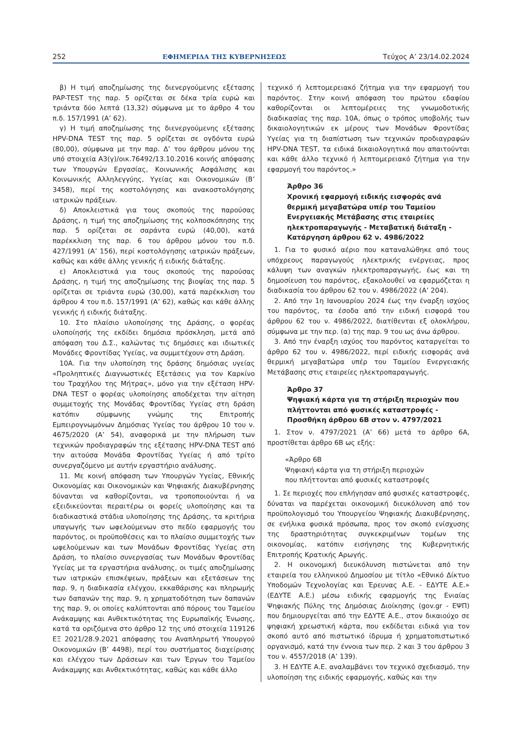252 ΕΦΗΜΕΡΙΔΑ ΤΗΣ ΚΥΒΕΡΝΗΣΕΩΣ Τεύχος A’ 23/14.02.2024
β) Η τιμή αποζημίωσης της διενεργούμενης εξέτασης PAP-TEST της παρ. 5 ορίζεται σε δέκα τρία ευρώ και τριάντα δύο λεπτά (13,32) σύμφωνα με το άρθρο 4 του π.δ. 157/1991 (Α’ 62).
γ) Η τιμή αποζημίωσης της διενεργούμενης εξέτασης HPV-DNA TEST της παρ. 5 ορίζεται σε ογδόντα ευρώ (80,00), σύμφωνα με την παρ. Δ’ του άρθρου μόνου της υπό στοιχεία Α3(γ)/οικ.76492/13.10.2016 κοινής απόφασης των Υπουργών Εργασίας, Κοινωνικής Ασφάλισης και Κοινωνικής Αλληλεγγύης, Υγείας και Οικονομικών (Β’ 3458), περί της κοστολόγησης και ανακοστολόγησης ιατρικών πράξεων.
δ) Αποκλειστικά για τους σκοπούς της παρούσας Δράσης, η τιμή της αποζημίωσης της κολποσκόπησης της παρ. 5 ορίζεται σε σαράντα ευρώ (40,00), κατά παρέκκλιση της παρ. 6 του άρθρου μόνου του π.δ. 427/1991 (Α’ 156), περί κοστολόγησης ιατρικών πράξεων, καθώς και κάθε άλλης γενικής ή ειδικής διάταξης.
ε) Αποκλειστικά για τους σκοπούς της παρούσας Δράσης, η τιμή της αποζημίωσης της βιοψίας της παρ. 5 ορίζεται σε τριάντα ευρώ (30,00), κατά παρέκκλιση του άρθρου 4 του π.δ. 157/1991 (Α’ 62), καθώς και κάθε άλλης γενικής ή ειδικής διάταξης.
10. Στο πλαίσιο υλοποίησης της Δράσης, ο φορέας υλοποίησής της εκδίδει δημόσια πρόσκληση, μετά από απόφαση του Δ.Σ., καλώντας τις δημόσιες και ιδιωτικές Μονάδες Φροντίδας Υγείας, να συμμετέχουν στη Δράση.
10Α. Για την υλοποίηση της δράσης δημόσιας υγείας «Προληπτικές Διαγνωστικές Εξετάσεις για τον Καρκίνο του Τραχήλου της Μήτρας», μόνο για την εξέταση HPV-DNA TEST ο φορέας υλοποίησης αποδέχεται την αίτηση συμμετοχής της Μονάδας Φροντίδας Υγείας στη δράση κατόπιν σύμφωνης γνώμης της Επιτροπής Εμπειρογνωμόνων Δημόσιας Υγείας του άρθρου 10 του ν. 4675/2020 (Α’ 54), αναφορικά με την πλήρωση των τεχνικών προδιαγραφών της εξέτασης HPV-DNA TEST από την αιτούσα Μονάδα Φροντίδας Υγείας ή από τρίτο συνεργαζόμενο με αυτήν εργαστήριο ανάλυσης.
11. Με κοινή απόφαση των Υπουργών Υγείας, Εθνικής Οικονομίας και Οικονομικών και Ψηφιακής Διακυβέρνησης δύνανται να καθορίζονται, να τροποποιούνται ή να εξειδικεύονται περαιτέρω οι φορείς υλοποίησης και τα διαδικαστικά στάδια υλοποίησης της Δράσης, τα κριτήρια υπαγωγής των ωφελούμενων στο πεδίο εφαρμογής του παρόντος, οι προϋποθέσεις και το πλαίσιο συμμετοχής των ωφελούμενων και των Μονάδων Φροντίδας Υγείας στη Δράση, το πλαίσιο συνεργασίας των Μονάδων Φροντίδας Υγείας με τα εργαστήρια ανάλυσης, οι τιμές αποζημίωσης των ιατρικών επισκέψεων, πράξεων και εξετάσεων της παρ. 9, η διαδικασία ελέγχου, εκκαθάρισης και πληρωμής των δαπανών της παρ. 9, η χρηματοδότηση των δαπανών της παρ. 9, οι οποίες καλύπτονται από πόρους του Ταμείου Ανάκαμψης και Ανθεκτικότητας της Ευρωπαϊκής Ένωσης, κατά τα οριζόμενα στο άρθρο 12 της υπό στοιχεία 119126 ΕΞ 2021/28.9.2021 απόφασης του Αναπληρωτή Υπουργού Οικονομικών (Β’ 4498), περί του συστήματος διαχείρισης και ελέγχου των Δράσεων και των Έργων του Ταμείου Ανάκαμψης και Ανθεκτικότητας, καθώς και κάθε άλλο
τεχνικό ή λεπτομερειακό ζήτημα για την εφαρμογή του παρόντος. Στην κοινή απόφαση του πρώτου εδαφίου καθορίζονται οι λεπτομέρειες της γνωμοδοτικής διαδικασίας της παρ. 10Α, όπως ο τρόπος υποβολής των δικαιολογητικών εκ μέρους των Μονάδων Φροντίδας Υγείας για τη διαπίστωση των τεχνικών προδιαγραφών HPV-DNA TEST, τα ειδικά δικαιολογητικά που απαιτούνται και κάθε άλλο τεχνικό ή λεπτομερειακό ζήτημα για την εφαρμογή του παρόντος.»
Άρθρο 36
Χρονική εφαρμογή ειδικής εισφοράς ανά θερμική μεγαβατώρα υπέρ του Ταμείου Ενεργειακής Μετάβασης στις εταιρείες ηλεκτροπαραγωγής - Μεταβατική διάταξη - Κατάργηση άρθρου 62 ν. 4986/2022
1. Για το φυσικό αέριο που καταναλώθηκε από τους υπόχρεους παραγωγούς ηλεκτρικής ενέργειας, προς κάλυψη των αναγκών ηλεκτροπαραγωγής, έως και τη δημοσίευση του παρόντος, εξακολουθεί να εφαρμόζεται η διαδικασία του άρθρου 62 του ν. 4986/2022 (Α’ 204).
2. Από την 1η Ιανουαρίου 2024 έως την έναρξη ισχύος του παρόντος, τα έσοδα από την ειδική εισφορά του άρθρου 62 του ν. 4986/2022, διατίθενται εξ ολοκλήρου, σύμφωνα με την περ. (α) της παρ. 9 του ως άνω άρθρου.
3. Από την έναρξη ισχύος του παρόντος καταργείται το άρθρο 62 του ν. 4986/2022, περί ειδικής εισφοράς ανά θερμική μεγαβατώρα υπέρ του Ταμείου Ενεργειακής Μετάβασης στις εταιρείες ηλεκτροπαραγωγής.
Άρθρο 37
Ψηφιακή κάρτα για τη στήριξη περιοχών που πλήττονται από φυσικές καταστροφές - Προσθήκη άρθρου 6Β στον ν. 4797/2021
1. Στον ν. 4797/2021 (Α’ 66) μετά το άρθρο 6Α, προστίθεται άρθρο 6Β ως εξής:
«Άρθρο 6Β
Ψηφιακή κάρτα για τη στήριξη περιοχών
που πλήττονται από φυσικές καταστροφές
1. Σε περιοχές που επλήγησαν από φυσικές καταστροφές, δύναται να παρέχεται οικονομική διευκόλυνση από τον προϋπολογισμό του Υπουργείου Ψηφιακής Διακυβέρνησης, σε ενήλικα φυσικά πρόσωπα, προς τον σκοπό ενίσχυσης της δραστηριότητας συγκεκριμένων τομέων της οικονομίας, κατόπιν εισήγησης της Κυβερνητικής Επιτροπής Κρατικής Αρωγής.
2. Η οικονομική διευκόλυνση πιστώνεται από την εταιρεία του ελληνικού Δημοσίου με τίτλο «Εθνικό Δίκτυο Υποδομών Τεχνολογίας και Έρευνας Α.Ε. - ΕΔΥΤΕ Α.Ε.» (ΕΔΥΤΕ Α.Ε.) μέσω ειδικής εφαρμογής της Ενιαίας Ψηφιακής Πύλης της Δημόσιας Διοίκησης (gov.gr - ΕΨΠ) που δημιουργείται από την ΕΔΥΤΕ Α.Ε., στον δικαιούχο σε ψηφιακή χρεωστική κάρτα, που εκδίδεται ειδικά για τον σκοπό αυτό από πιστωτικό ίδρυμα ή χρηματοπιστωτικό οργανισμό, κατά την έννοια των περ. 2 και 3 του άρθρου 3 του ν. 4557/2018 (Α’ 139).
3. Η ΕΔΥΤΕ Α.Ε. αναλαμβάνει τον τεχνικό σχεδιασμό, την υλοποίηση της ειδικής εφαρμογής, καθώς και την